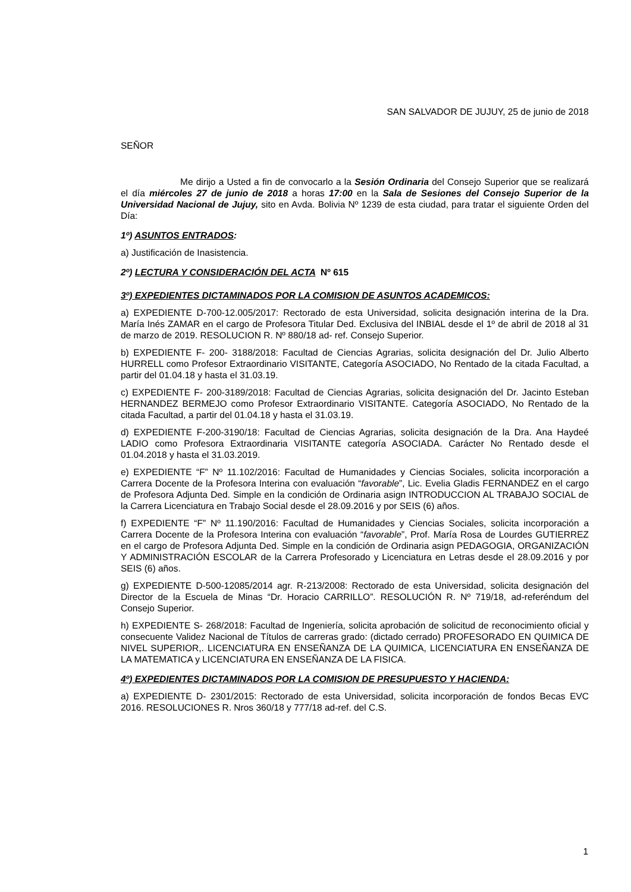SAN SALVADOR DE JUJUY, 25 de junio de 2018
SEÑOR
Me dirijo a Usted a fin de convocarlo a la Sesión Ordinaria del Consejo Superior que se realizará el día miércoles 27 de junio de 2018 a horas 17:00 en la Sala de Sesiones del Consejo Superior de la Universidad Nacional de Jujuy, sito en Avda. Bolivia Nº 1239 de esta ciudad, para tratar el siguiente Orden del Día:
1º) ASUNTOS ENTRADOS:
a) Justificación de Inasistencia.
2º) LECTURA Y CONSIDERACIÓN DEL ACTA Nº 615
3º) EXPEDIENTES DICTAMINADOS POR LA COMISION DE ASUNTOS ACADEMICOS:
a) EXPEDIENTE D-700-12.005/2017: Rectorado de esta Universidad, solicita designación interina de la Dra. María Inés ZAMAR en el cargo de Profesora Titular Ded. Exclusiva del INBIAL desde el 1º de abril de 2018 al 31 de marzo de 2019. RESOLUCION R. Nº 880/18 ad- ref. Consejo Superior.
b) EXPEDIENTE F- 200- 3188/2018: Facultad de Ciencias Agrarias, solicita designación del Dr. Julio Alberto HURRELL como Profesor Extraordinario VISITANTE, Categoría ASOCIADO, No Rentado de la citada Facultad, a partir del 01.04.18 y hasta el 31.03.19.
c) EXPEDIENTE F- 200-3189/2018: Facultad de Ciencias Agrarias, solicita designación del Dr. Jacinto Esteban HERNANDEZ BERMEJO como Profesor Extraordinario VISITANTE. Categoría ASOCIADO, No Rentado de la citada Facultad, a partir del 01.04.18 y hasta el 31.03.19.
d) EXPEDIENTE F-200-3190/18: Facultad de Ciencias Agrarias, solicita designación de la Dra. Ana Haydeé LADIO como Profesora Extraordinaria VISITANTE categoría ASOCIADA. Carácter No Rentado desde el 01.04.2018 y hasta el 31.03.2019.
e) EXPEDIENTE “F” Nº 11.102/2016: Facultad de Humanidades y Ciencias Sociales, solicita incorporación a Carrera Docente de la Profesora Interina con evaluación “favorable”, Lic. Evelia Gladis FERNANDEZ en el cargo de Profesora Adjunta Ded. Simple en la condición de Ordinaria asign INTRODUCCION AL TRABAJO SOCIAL de la Carrera Licenciatura en Trabajo Social desde el 28.09.2016 y por SEIS (6) años.
f) EXPEDIENTE “F” Nº 11.190/2016: Facultad de Humanidades y Ciencias Sociales, solicita incorporación a Carrera Docente de la Profesora Interina con evaluación “favorable”, Prof. María Rosa de Lourdes GUTIERREZ en el cargo de Profesora Adjunta Ded. Simple en la condición de Ordinaria asign PEDAGOGIA, ORGANIZACIÓN Y ADMINISTRACIÓN ESCOLAR de la Carrera Profesorado y Licenciatura en Letras desde el 28.09.2016 y por SEIS (6) años.
g) EXPEDIENTE D-500-12085/2014 agr. R-213/2008: Rectorado de esta Universidad, solicita designación del Director de la Escuela de Minas “Dr. Horacio CARRILLO”. RESOLUCIÓN R. Nº 719/18, ad-referéndum del Consejo Superior.
h) EXPEDIENTE S- 268/2018: Facultad de Ingeniería, solicita aprobación de solicitud de reconocimiento oficial y consecuente Validez Nacional de Títulos de carreras grado: (dictado cerrado) PROFESORADO EN QUIMICA DE NIVEL SUPERIOR,. LICENCIATURA EN ENSEÑANZA DE LA QUIMICA, LICENCIATURA EN ENSEÑANZA DE LA MATEMATICA y LICENCIATURA EN ENSEÑANZA DE LA FISICA.
4º) EXPEDIENTES DICTAMINADOS POR LA COMISION DE PRESUPUESTO Y HACIENDA:
a) EXPEDIENTE D- 2301/2015: Rectorado de esta Universidad, solicita incorporación de fondos Becas EVC 2016. RESOLUCIONES R. Nros 360/18 y 777/18 ad-ref. del C.S.
1